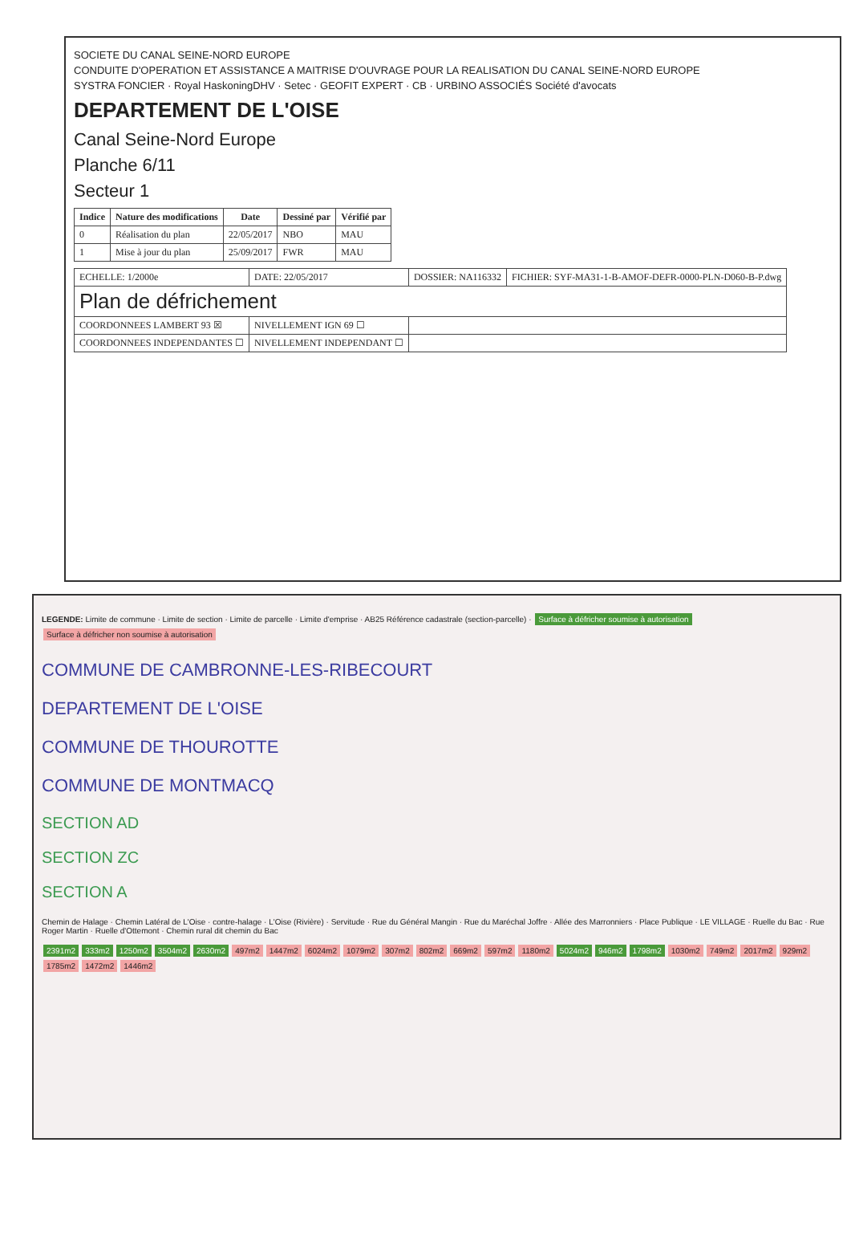SOCIETE DU CANAL SEINE-NORD EUROPE
CONDUITE D'OPERATION ET ASSISTANCE A MAITRISE D'OUVRAGE POUR LA REALISATION DU CANAL SEINE-NORD EUROPE
SYSTRA FONCIER · Royal HaskoningDHV · Setec · GEOFIT EXPERT · CB · URBINO ASSOCIÉS Société d'avocats
DEPARTEMENT DE L'OISE
Canal Seine-Nord Europe
Planche 6/11
Secteur 1
| Indice | Nature des modifications | Date | Dessiné par | Vérifié par |
| --- | --- | --- | --- | --- |
| 0 | Réalisation du plan | 22/05/2017 | NBO | MAU |
| 1 | Mise à jour du plan | 25/09/2017 | FWR | MAU |
| ECHELLE: 1/2000e | DATE: 22/05/2017 | DOSSIER: NA116332 | FICHIER: SYF-MA31-1-B-AMOF-DEFR-0000-PLN-D060-B-P.dwg |
| Plan de défrichement | | | |
| COORDONNEES LAMBERT 93 ☒ | NIVELLEMENT IGN 69 ☐ | | |
| COORDONNEES INDEPENDANTES ☐ | NIVELLEMENT INDEPENDANT ☐ | | |
LEGENDE: Limite de commune · Limite de section · Limite de parcelle · Limite d'emprise · AB25 Référence cadastrale (section-parcelle) · Surface à défricher soumise à autorisation Surface à défricher non soumise à autorisation
COMMUNE DE CAMBRONNE-LES-RIBECOURT
DEPARTEMENT DE L'OISE
COMMUNE DE THOUROTTE
COMMUNE DE MONTMACQ
SECTION AD
SECTION ZC
SECTION A
Chemin de Halage · Chemin Latéral de L'Oise · contre-halage · L'Oise (Rivière) · Servitude · Rue du Général Mangin · Rue du Maréchal Joffre · Allée des Marronniers · Place Publique · LE VILLAGE · Ruelle du Bac · Rue Roger Martin · Ruelle d'Ottemont · Chemin rural dit chemin du Bac
2391m2 333m2 1250m2 3504m2 2630m2 497m2 1447m2 6024m2 1079m2 307m2 802m2 669m2 597m2 1180m2 5024m2 946m2 1798m2 1030m2 749m2 2017m2 929m2 1785m2 1472m2 1446m2